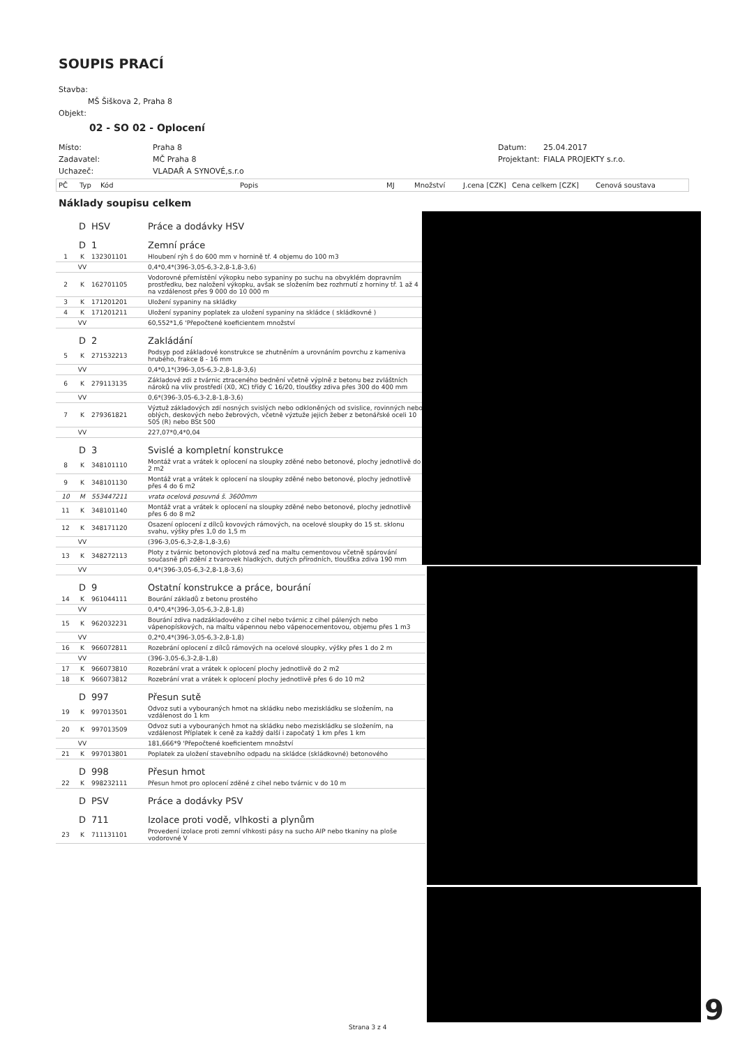SOUPIS PRACÍ
Stavba:
MŠ Šiškova 2, Praha 8
Objekt:
02 - SO 02 - Oplocení
Místo: Praha 8 Datum: 25.04.2017
Zadavatel: MČ Praha 8 Projektant:
FIALA PROJEKTY s.r.o.
Uchazeč: VLADAŘ A SYNOVÉ,s.r.o
PČ Typ Kód Popis MJ Množství J.cena [CZK] Cena celkem [CZK] Cenová soustava
Náklady soupisu celkem
| | D | HSV | Práce a dodávky HSV |
| | D | 1 | Zemní práce |
| 1 | K | 132301101 | Hloubení rýh š do 600 mm v hornině tř. 4 objemu do 100 m3 |
| | VV | | 0,4*0,4*(396-3,05-6,3-2,8-1,8-3,6) |
| 2 | K | 162701105 | Vodorovné přemístění výkopku nebo sypaniny po suchu na obvyklém dopravním prostředku, bez naložení výkopku, avšak se složením bez rozhrnutí z horniny tř. 1 až 4 na vzdálenost přes 9 000 do 10 000 m |
| 3 | K | 171201201 | Uložení sypaniny na skládky |
| 4 | K | 171201211 | Uložení sypaniny poplatek za uložení sypaniny na skládce ( skládkovné ) |
| | VV | | 60,552*1,6 'Přepočtené koeficientem množství |
| | D | 2 | Zakládání |
| 5 | K | 271532213 | Podsyp pod základové konstrukce se zhutněním a urovnáním povrchu z kameniva hrubého, frakce 8 - 16 mm |
| | VV | | 0,4*0,1*(396-3,05-6,3-2,8-1,8-3,6) |
| 6 | K | 279113135 | Základové zdi z tvárnic ztraceného bednění včetně výplně z betonu bez zvláštních nároků na vliv prostředí (X0, XC) třídy C 16/20, tloušťky zdiva přes 300 do 400 mm |
| | VV | | 0,6*(396-3,05-6,3-2,8-1,8-3,6) |
| 7 | K | 279361821 | Výztuž základových zdí nosných svislých nebo odkloněných od svislice, rovinných nebo oblých, deskových nebo žebrových, včetně výztuže jejich žeber z betonářské oceli 10 505 (R) nebo BSt 500 |
| | VV | | 227,07*0,4*0,04 |
| | D | 3 | Svislé a kompletní konstrukce |
| 8 | K | 348101110 | Montáž vrat a vrátek k oplocení na sloupky zděné nebo betonové, plochy jednotlivě do 2 m2 |
| 9 | K | 348101130 | Montáž vrat a vrátek k oplocení na sloupky zděné nebo betonové, plochy jednotlivě přes 4 do 6 m2 |
| 10 | M | 553447211 | vrata ocelová posuvná š. 3600mm |
| 11 | K | 348101140 | Montáž vrat a vrátek k oplocení na sloupky zděné nebo betonové, plochy jednotlivě přes 6 do 8 m2 |
| 12 | K | 348171120 | Osazení oplocení z dílců kovových rámových, na ocelové sloupky do 15 st. sklonu svahu, výšky přes 1,0 do 1,5 m |
| | VV | | (396-3,05-6,3-2,8-1,8-3,6) |
| 13 | K | 348272113 | Ploty z tvárnic betonových plotová zeď na maltu cementovou včetně spárování současně při zdění z tvarovek hladkých, dutých přírodních, tloušťka zdiva 190 mm |
| | VV | | 0,4*(396-3,05-6,3-2,8-1,8-3,6) |
| | D | 9 | Ostatní konstrukce a práce, bourání |
| 14 | K | 961044111 | Bourání základů z betonu prostého |
| | VV | | 0,4*0,4*(396-3,05-6,3-2,8-1,8) |
| 15 | K | 962032231 | Bourání zdiva nadzákladového z cihel nebo tvárnic z cihel pálených nebo vápenopískových, na maltu vápennou nebo vápenocementovou, objemu přes 1 m3 |
| | VV | | 0,2*0,4*(396-3,05-6,3-2,8-1,8) |
| 16 | K | 966072811 | Rozebrání oplocení z dílců rámových na ocelové sloupky, výšky přes 1 do 2 m |
| | VV | | (396-3,05-6,3-2,8-1,8) |
| 17 | K | 966073810 | Rozebrání vrat a vrátek k oplocení plochy jednotlivě do 2 m2 |
| 18 | K | 966073812 | Rozebrání vrat a vrátek k oplocení plochy jednotlivě přes 6 do 10 m2 |
| | D | 997 | Přesun sutě |
| 19 | K | 997013501 | Odvoz suti a vybouraných hmot na skládku nebo meziskládku se složením, na vzdálenost do 1 km |
| 20 | K | 997013509 | Odvoz suti a vybouraných hmot na skládku nebo meziskládku se složením, na vzdálenost Příplatek k ceně za každý další i započatý 1 km přes 1 km |
| | VV | | 181,666*9 'Přepočtené koeficientem množství |
| 21 | K | 997013801 | Poplatek za uložení stavebního odpadu na skládce (skládkovné) betonového |
| | D | 998 | Přesun hmot |
| 22 | K | 998232111 | Přesun hmot pro oplocení zděné z cihel nebo tvárnic v do 10 m |
| | D | PSV | Práce a dodávky PSV |
| | D | 711 | Izolace proti vodě, vlhkosti a plynům |
| 23 | K | 711131101 | Provedení izolace proti zemní vlhkosti pásy na sucho AIP nebo tkaniny na ploše vodorovné V |
Strana 3 z 4
9